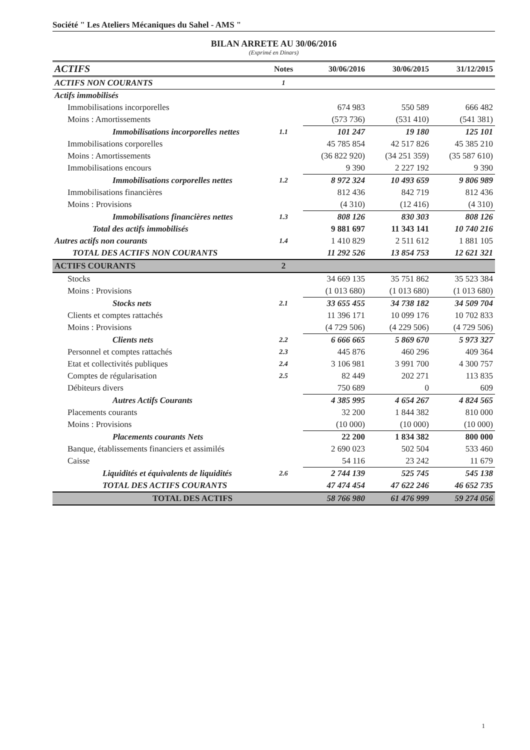Société " Les Ateliers Mécaniques du Sahel - AMS "
BILAN ARRETE AU 30/06/2016
(Exprimé en Dinars)
| ACTIFS | Notes | 30/06/2016 | 30/06/2015 | 31/12/2015 |
| --- | --- | --- | --- | --- |
| ACTIFS NON COURANTS | 1 | | | |
| Actifs immobilisés | | | | |
| Immobilisations incorporelles | | 674 983 | 550 589 | 666 482 |
| Moins : Amortissements | | (573 736) | (531 410) | (541 381) |
| Immobilisations incorporelles nettes | 1.1 | 101 247 | 19 180 | 125 101 |
| Immobilisations corporelles | | 45 785 854 | 42 517 826 | 45 385 210 |
| Moins : Amortissements | | (36 822 920) | (34 251 359) | (35 587 610) |
| Immobilisations encours | | 9 390 | 2 227 192 | 9 390 |
| Immobilisations corporelles nettes | 1.2 | 8 972 324 | 10 493 659 | 9 806 989 |
| Immobilisations financières | | 812 436 | 842 719 | 812 436 |
| Moins : Provisions | | (4 310) | (12 416) | (4 310) |
| Immobilisations financières nettes | 1.3 | 808 126 | 830 303 | 808 126 |
| Total des actifs immobilisés | | 9 881 697 | 11 343 141 | 10 740 216 |
| Autres actifs non courants | 1.4 | 1 410 829 | 2 511 612 | 1 881 105 |
| TOTAL DES ACTIFS NON COURANTS | | 11 292 526 | 13 854 753 | 12 621 321 |
| ACTIFS COURANTS | 2 | | | |
| Stocks | | 34 669 135 | 35 751 862 | 35 523 384 |
| Moins : Provisions | | (1 013 680) | (1 013 680) | (1 013 680) |
| Stocks nets | 2.1 | 33 655 455 | 34 738 182 | 34 509 704 |
| Clients et comptes rattachés | | 11 396 171 | 10 099 176 | 10 702 833 |
| Moins : Provisions | | (4 729 506) | (4 229 506) | (4 729 506) |
| Clients nets | 2.2 | 6 666 665 | 5 869 670 | 5 973 327 |
| Personnel et comptes rattachés | 2.3 | 445 876 | 460 296 | 409 364 |
| Etat et collectivités publiques | 2.4 | 3 106 981 | 3 991 700 | 4 300 757 |
| Comptes de régularisation | 2.5 | 82 449 | 202 271 | 113 835 |
| Débiteurs divers | | 750 689 | 0 | 609 |
| Autres Actifs Courants | | 4 385 995 | 4 654 267 | 4 824 565 |
| Placements courants | | 32 200 | 1 844 382 | 810 000 |
| Moins : Provisions | | (10 000) | (10 000) | (10 000) |
| Placements courants Nets | | 22 200 | 1 834 382 | 800 000 |
| Banque, établissements financiers et assimilés | | 2 690 023 | 502 504 | 533 460 |
| Caisse | | 54 116 | 23 242 | 11 679 |
| Liquidités et équivalents de liquidités | 2.6 | 2 744 139 | 525 745 | 545 138 |
| TOTAL DES ACTIFS COURANTS | | 47 474 454 | 47 622 246 | 46 652 735 |
| TOTAL DES ACTIFS | | 58 766 980 | 61 476 999 | 59 274 056 |
1